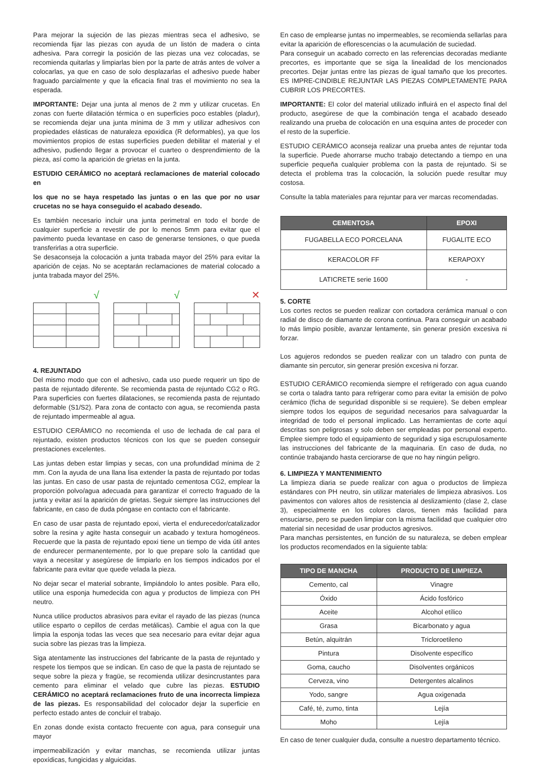Para mejorar la sujeción de las piezas mientras seca el adhesivo, se recomienda fijar las piezas con ayuda de un listón de madera o cinta adhesiva. Para corregir la posición de las piezas una vez colocadas, se recomienda quitarlas y limpiarlas bien por la parte de atrás antes de volver a colocarlas, ya que en caso de solo desplazarlas el adhesivo puede haber fraguado parcialmente y que la eficacia final tras el movimiento no sea la esperada.
IMPORTANTE: Dejar una junta al menos de 2 mm y utilizar crucetas. En zonas con fuerte dilatación térmica o en superficies poco estables (pladur), se recomienda dejar una junta mínima de 3 mm y utilizar adhesivos con propiedades elásticas de naturaleza epoxidica (R deformables), ya que los movimientos propios de estas superficies pueden debilitar el material y el adhesivo, pudiendo llegar a provocar el cuarteo o desprendimiento de la pieza, así como la aparición de grietas en la junta.
ESTUDIO CERÁMICO no aceptará reclamaciones de material colocado en
los que no se haya respetado las juntas o en las que por no usar crucetas no se haya conseguido el acabado deseado.
Es también necesario incluir una junta perimetral en todo el borde de cualquier superficie a revestir de por lo menos 5mm para evitar que el pavimento pueda levantase en caso de generarse tensiones, o que pueda transferirlas a otra superficie.
Se desaconseja la colocación a junta trabada mayor del 25% para evitar la aparición de cejas. No se aceptarán reclamaciones de material colocado a junta trabada mayor del 25%.
√ √ ✕
4. REJUNTADO
Del mismo modo que con el adhesivo, cada uso puede requerir un tipo de pasta de rejuntado diferente. Se recomienda pasta de rejuntado CG2 o RG. Para superficies con fuertes dilataciones, se recomienda pasta de rejuntado deformable (S1/S2). Para zona de contacto con agua, se recomienda pasta de rejuntado impermeable al agua.
ESTUDIO CERÁMICO no recomienda el uso de lechada de cal para el rejuntado, existen productos técnicos con los que se pueden conseguir prestaciones excelentes.
Las juntas deben estar limpias y secas, con una profundidad mínima de 2 mm. Con la ayuda de una llana lisa extender la pasta de rejuntado por todas las juntas. En caso de usar pasta de rejuntado cementosa CG2, emplear la proporción polvo/agua adecuada para garantizar el correcto fraguado de la junta y evitar así la aparición de grietas. Seguir siempre las instrucciones del fabricante, en caso de duda póngase en contacto con el fabricante.
En caso de usar pasta de rejuntado epoxi, vierta el endurecedor/catalizador sobre la resina y agite hasta conseguir un acabado y textura homogéneos. Recuerde que la pasta de rejuntado epoxi tiene un tiempo de vida útil antes de endurecer permanentemente, por lo que prepare solo la cantidad que vaya a necesitar y asegúrese de limpiarlo en los tiempos indicados por el fabricante para evitar que quede velada la pieza.
No dejar secar el material sobrante, limpiándolo lo antes posible. Para ello, utilice una esponja humedecida con agua y productos de limpieza con PH neutro.
Nunca utilice productos abrasivos para evitar el rayado de las piezas (nunca utilice esparto o cepillos de cerdas metálicas). Cambie el agua con la que limpia la esponja todas las veces que sea necesario para evitar dejar agua sucia sobre las piezas tras la limpieza.
Siga atentamente las instrucciones del fabricante de la pasta de rejuntado y respete los tiempos que se indican. En caso de que la pasta de rejuntado se seque sobre la pieza y fragüe, se recomienda utilizar desincrustantes para cemento para eliminar el velado que cubre las piezas. ESTUDIO CERÁMICO no aceptará reclamaciones fruto de una incorrecta limpieza de las piezas. Es responsabilidad del colocador dejar la superficie en perfecto estado antes de concluir el trabajo.
En zonas donde exista contacto frecuente con agua, para conseguir una mayor
impermeabilización y evitar manchas, se recomienda utilizar juntas epoxídicas, fungicidas y alguicidas.
En caso de emplearse juntas no impermeables, se recomienda sellarlas para evitar la aparición de eflorescencias o la acumulación de suciedad.
Para conseguir un acabado correcto en las referencias decoradas mediante precortes, es importante que se siga la linealidad de los mencionados precortes. Dejar juntas entre las piezas de igual tamaño que los precortes. ES IMPRE-CINDIBLE REJUNTAR LAS PIEZAS COMPLETAMENTE PARA CUBRIR LOS PRECORTES.
IMPORTANTE: El color del material utilizado influirá en el aspecto final del producto, asegúrese de que la combinación tenga el acabado deseado realizando una prueba de colocación en una esquina antes de proceder con el resto de la superficie.
ESTUDIO CERÁMICO aconseja realizar una prueba antes de rejuntar toda la superficie. Puede ahorrarse mucho trabajo detectando a tiempo en una superficie pequeña cualquier problema con la pasta de rejuntado. Si se detecta el problema tras la colocación, la solución puede resultar muy costosa.
Consulte la tabla materiales para rejuntar para ver marcas recomendadas.
| CEMENTOSA | EPOXI |
| --- | --- |
| FUGABELLA ECO PORCELANA | FUGALITE ECO |
| KERACOLOR FF | KERAPOXY |
| LATICRETE serie 1600 | - |
5. CORTE
Los cortes rectos se pueden realizar con cortadora cerámica manual o con radial de disco de diamante de corona continua. Para conseguir un acabado lo más limpio posible, avanzar lentamente, sin generar presión excesiva ni forzar.
Los agujeros redondos se pueden realizar con un taladro con punta de diamante sin percutor, sin generar presión excesiva ni forzar.
ESTUDIO CERÁMICO recomienda siempre el refrigerado con agua cuando se corta o taladra tanto para refrigerar como para evitar la emisión de polvo cerámico (ficha de seguridad disponible si se requiere). Se deben emplear siempre todos los equipos de seguridad necesarios para salvaguardar la integridad de todo el personal implicado. Las herramientas de corte aquí descritas son peligrosas y solo deben ser empleadas por personal experto. Emplee siempre todo el equipamiento de seguridad y siga escrupulosamente las instrucciones del fabricante de la maquinaria. En caso de duda, no continúe trabajando hasta cerciorarse de que no hay ningún peligro.
6. LIMPIEZA Y MANTENIMIENTO
La limpieza diaria se puede realizar con agua o productos de limpieza estándares con PH neutro, sin utilizar materiales de limpieza abrasivos. Los pavimentos con valores altos de resistencia al deslizamiento (clase 2, clase 3), especialmente en los colores claros, tienen más facilidad para ensuciarse, pero se pueden limpiar con la misma facilidad que cualquier otro material sin necesidad de usar productos agresivos.
Para manchas persistentes, en función de su naturaleza, se deben emplear los productos recomendados en la siguiente tabla:
| TIPO DE MANCHA | PRODUCTO DE LIMPIEZA |
| --- | --- |
| Cemento, cal | Vinagre |
| Óxido | Ácido fosfórico |
| Aceite | Alcohol etílico |
| Grasa | Bicarbonato y agua |
| Betún, alquitrán | Tricloroetileno |
| Pintura | Disolvente específico |
| Goma, caucho | Disolventes orgánicos |
| Cerveza, vino | Detergentes alcalinos |
| Yodo, sangre | Agua oxigenada |
| Café, té, zumo, tinta | Lejía |
| Moho | Lejía |
En caso de tener cualquier duda, consulte a nuestro departamento técnico.